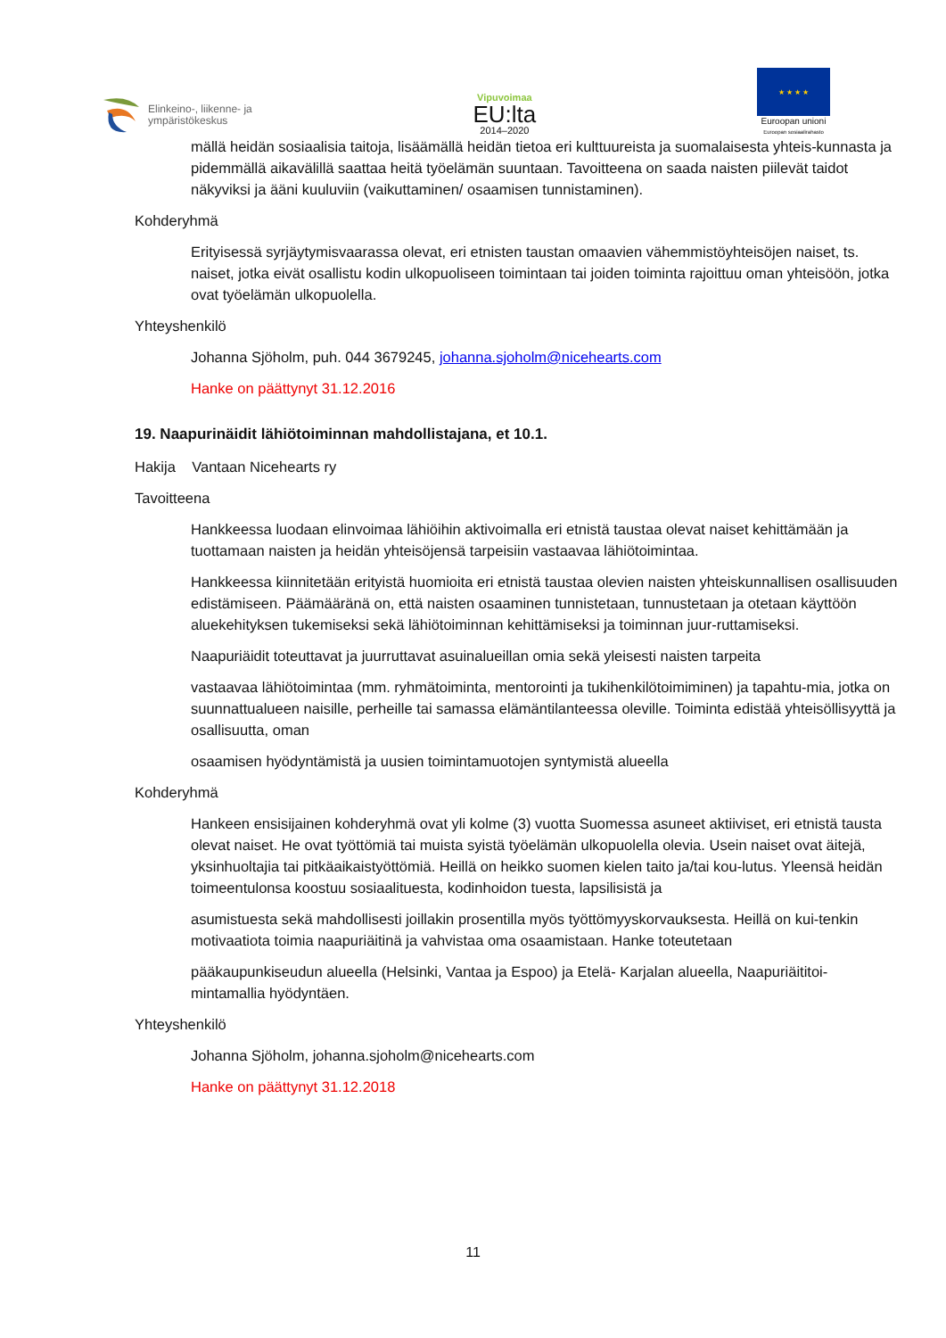Elinkeino-, liikenne- ja
ympäristökeskus
Vipuvoimaa
EU:lta
2014–2020
★ ★ ★ ★
Euroopan unioni
Euroopan sosiaalirahasto
mällä heidän sosiaalisia taitoja, lisäämällä heidän tietoa eri kulttuureista ja suomalaisesta yhteis-kunnasta ja pidemmällä aikavälillä saattaa heitä työelämän suuntaan. Tavoitteena on saada naisten piilevät taidot näkyviksi ja ääni kuuluviin (vaikuttaminen/ osaamisen tunnistaminen).
Kohderyhmä
Erityisessä syrjäytymisvaarassa olevat, eri etnisten taustan omaavien vähemmistöyhteisöjen naiset, ts. naiset, jotka eivät osallistu kodin ulkopuoliseen toimintaan tai joiden toiminta rajoittuu oman yhteisöön, jotka ovat työelämän ulkopuolella.
Yhteyshenkilö
Johanna Sjöholm, puh. 044 3679245, johanna.sjoholm@nicehearts.com
Hanke on päättynyt 31.12.2016
19. Naapurinäidit lähiötoiminnan mahdollistajana, et 10.1.
Hakija Vantaan Nicehearts ry
Tavoitteena
Hankkeessa luodaan elinvoimaa lähiöihin aktivoimalla eri etnistä taustaa olevat naiset kehittämään ja tuottamaan naisten ja heidän yhteisöjensä tarpeisiin vastaavaa lähiötoimintaa.
Hankkeessa kiinnitetään erityistä huomioita eri etnistä taustaa olevien naisten yhteiskunnallisen osallisuuden edistämiseen. Päämääränä on, että naisten osaaminen tunnistetaan, tunnustetaan ja otetaan käyttöön aluekehityksen tukemiseksi sekä lähiötoiminnan kehittämiseksi ja toiminnan juur-ruttamiseksi.
Naapuriäidit toteuttavat ja juurruttavat asuinalueillan omia sekä yleisesti naisten tarpeita
vastaavaa lähiötoimintaa (mm. ryhmätoiminta, mentorointi ja tukihenkilötoimiminen) ja tapahtu-mia, jotka on suunnattualueen naisille, perheille tai samassa elämäntilanteessa oleville. Toiminta edistää yhteisöllisyyttä ja osallisuutta, oman
osaamisen hyödyntämistä ja uusien toimintamuotojen syntymistä alueella
Kohderyhmä
Hankeen ensisijainen kohderyhmä ovat yli kolme (3) vuotta Suomessa asuneet aktiiviset, eri etnistä tausta olevat naiset. He ovat työttömiä tai muista syistä työelämän ulkopuolella olevia. Usein naiset ovat äitejä, yksinhuoltajia tai pitkäaikaistyöttömiä. Heillä on heikko suomen kielen taito ja/tai kou-lutus. Yleensä heidän toimeentulonsa koostuu sosiaalituesta, kodinhoidon tuesta, lapsilisistä ja
asumistuesta sekä mahdollisesti joillakin prosentilla myös työttömyyskorvauksesta. Heillä on kui-tenkin motivaatiota toimia naapuriäitinä ja vahvistaa oma osaamistaan. Hanke toteutetaan
pääkaupunkiseudun alueella (Helsinki, Vantaa ja Espoo) ja Etelä- Karjalan alueella, Naapuriäititoi-mintamallia hyödyntäen.
Yhteyshenkilö
Johanna Sjöholm, johanna.sjoholm@nicehearts.com
Hanke on päättynyt 31.12.2018
11